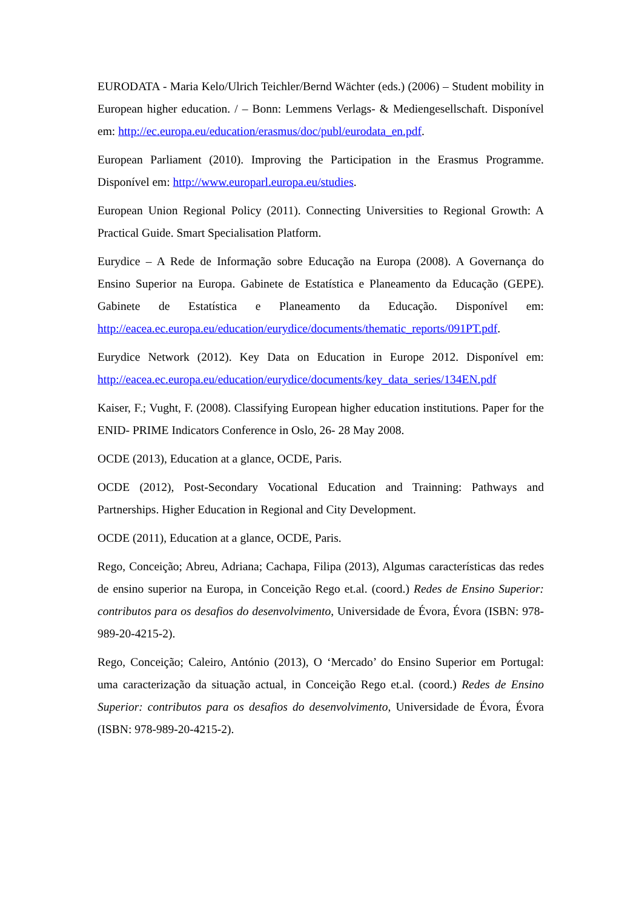EURODATA - Maria Kelo/Ulrich Teichler/Bernd Wächter (eds.) (2006) – Student mobility in European higher education. / – Bonn: Lemmens Verlags- & Mediengesellschaft. Disponível em: http://ec.europa.eu/education/erasmus/doc/publ/eurodata_en.pdf.
European Parliament (2010). Improving the Participation in the Erasmus Programme. Disponível em: http://www.europarl.europa.eu/studies.
European Union Regional Policy (2011). Connecting Universities to Regional Growth: A Practical Guide. Smart Specialisation Platform.
Eurydice – A Rede de Informação sobre Educação na Europa (2008). A Governança do Ensino Superior na Europa. Gabinete de Estatística e Planeamento da Educação (GEPE). Gabinete de Estatística e Planeamento da Educação. Disponível em: http://eacea.ec.europa.eu/education/eurydice/documents/thematic_reports/091PT.pdf.
Eurydice Network (2012). Key Data on Education in Europe 2012. Disponível em: http://eacea.ec.europa.eu/education/eurydice/documents/key_data_series/134EN.pdf
Kaiser, F.; Vught, F. (2008). Classifying European higher education institutions. Paper for the ENID- PRIME Indicators Conference in Oslo, 26- 28 May 2008.
OCDE (2013), Education at a glance, OCDE, Paris.
OCDE (2012), Post-Secondary Vocational Education and Trainning: Pathways and Partnerships. Higher Education in Regional and City Development.
OCDE (2011), Education at a glance, OCDE, Paris.
Rego, Conceição; Abreu, Adriana; Cachapa, Filipa (2013), Algumas características das redes de ensino superior na Europa, in Conceição Rego et.al. (coord.) Redes de Ensino Superior: contributos para os desafios do desenvolvimento, Universidade de Évora, Évora (ISBN: 978-989-20-4215-2).
Rego, Conceição; Caleiro, António (2013), O ‘Mercado’ do Ensino Superior em Portugal: uma caracterização da situação actual, in Conceição Rego et.al. (coord.) Redes de Ensino Superior: contributos para os desafios do desenvolvimento, Universidade de Évora, Évora (ISBN: 978-989-20-4215-2).